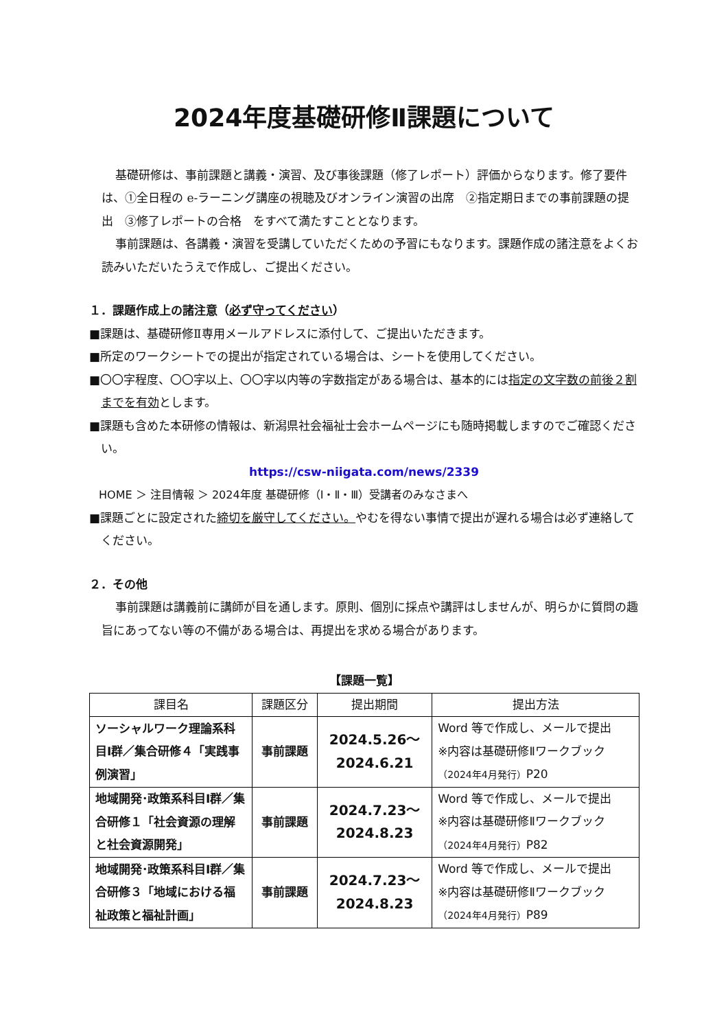2024年度基礎研修Ⅱ課題について
基礎研修は、事前課題と講義・演習、及び事後課題（修了レポート）評価からなります。修了要件は、①全日程の e-ラーニング講座の視聴及びオンライン演習の出席　②指定期日までの事前課題の提出　③修了レポートの合格　をすべて満たすこととなります。
事前課題は、各講義・演習を受講していただくための予習にもなります。課題作成の諸注意をよくお読みいただいたうえで作成し、ご提出ください。
１．課題作成上の諸注意（必ず守ってください）
■課題は、基礎研修Ⅱ専用メールアドレスに添付して、ご提出いただきます。
■所定のワークシートでの提出が指定されている場合は、シートを使用してください。
■〇〇字程度、〇〇字以上、〇〇字以内等の字数指定がある場合は、基本的には指定の文字数の前後２割までを有効とします。
■課題も含めた本研修の情報は、新潟県社会福祉士会ホームページにも随時掲載しますのでご確認ください。
https://csw-niigata.com/news/2339
HOME ＞ 注目情報 ＞ 2024年度 基礎研修（Ⅰ・Ⅱ・Ⅲ）受講者のみなさまへ
■課題ごとに設定された締切を厳守してください。やむを得ない事情で提出が遅れる場合は必ず連絡してください。
２．その他
事前課題は講義前に講師が目を通します。原則、個別に採点や講評はしませんが、明らかに質問の趣旨にあってない等の不備がある場合は、再提出を求める場合があります。
【課題一覧】
| 課目名 | 課題区分 | 提出期間 | 提出方法 |
| --- | --- | --- | --- |
| ソーシャルワーク理論系科目Ⅰ群／集合研修４「実践事例演習」 | 事前課題 | 2024.5.26～ 2024.6.21 | Word 等で作成し、メールで提出 ※内容は基礎研修Ⅱワークブック （2024年4月発行） P20 |
| 地域開発･政策系科目Ⅰ群／集合研修１「社会資源の理解と社会資源開発」 | 事前課題 | 2024.7.23～ 2024.8.23 | Word 等で作成し、メールで提出 ※内容は基礎研修Ⅱワークブック （2024年4月発行） P82 |
| 地域開発･政策系科目Ⅰ群／集合研修３「地域における福祉政策と福祉計画」 | 事前課題 | 2024.7.23～ 2024.8.23 | Word 等で作成し、メールで提出 ※内容は基礎研修Ⅱワークブック （2024年4月発行） P89 |